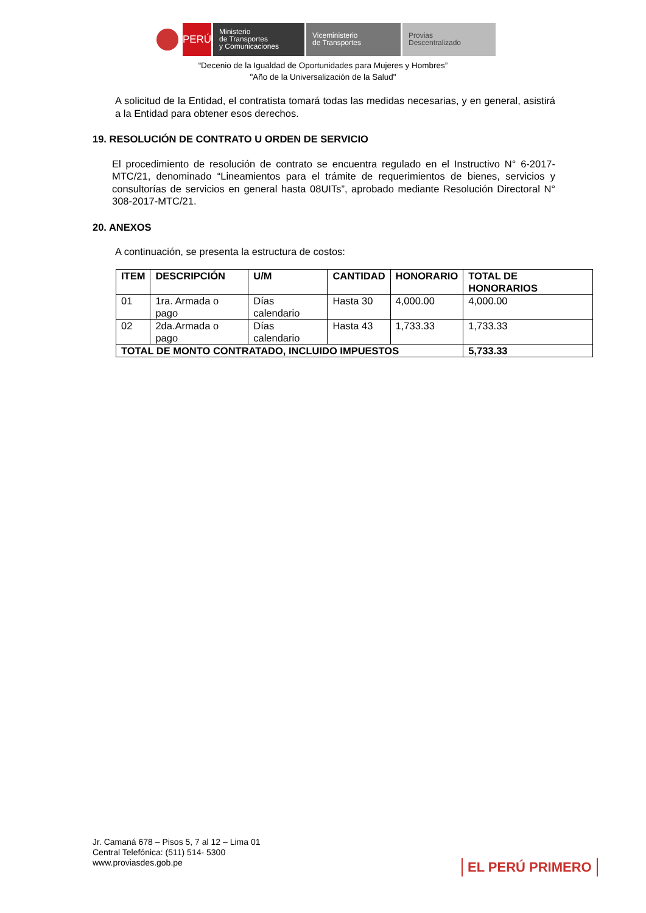PERÚ
Ministerio
de Transportes
y Comunicaciones
Viceministerio
de Transportes
Provias
Descentralizado
“Decenio de la Igualdad de Oportunidades para Mujeres y Hombres”
"Año de la Universalización de la Salud"
A solicitud de la Entidad, el contratista tomará todas las medidas necesarias, y en general, asistirá a la Entidad para obtener esos derechos.
19. RESOLUCIÓN DE CONTRATO U ORDEN DE SERVICIO
El procedimiento de resolución de contrato se encuentra regulado en el Instructivo N° 6-2017-MTC/21, denominado “Lineamientos para el trámite de requerimientos de bienes, servicios y consultorías de servicios en general hasta 08UITs”, aprobado mediante Resolución Directoral N° 308-2017-MTC/21.
20. ANEXOS
A continuación, se presenta la estructura de costos:
| ITEM | DESCRIPCIÓN | U/M | CANTIDAD | HONORARIO | TOTAL DE HONORARIOS |
| --- | --- | --- | --- | --- | --- |
| 01 | 1ra. Armada o pago | Días calendario | Hasta 30 | 4,000.00 | 4,000.00 |
| 02 | 2da.Armada o pago | Días calendario | Hasta 43 | 1,733.33 | 1,733.33 |
| TOTAL DE MONTO CONTRATADO, INCLUIDO IMPUESTOS | | | | | 5,733.33 |
Jr. Camaná 678 – Pisos 5, 7 al 12 – Lima 01
Central Telefónica: (511) 514- 5300
www.proviasdes.gob.pe
EL PERÚ PRIMERO